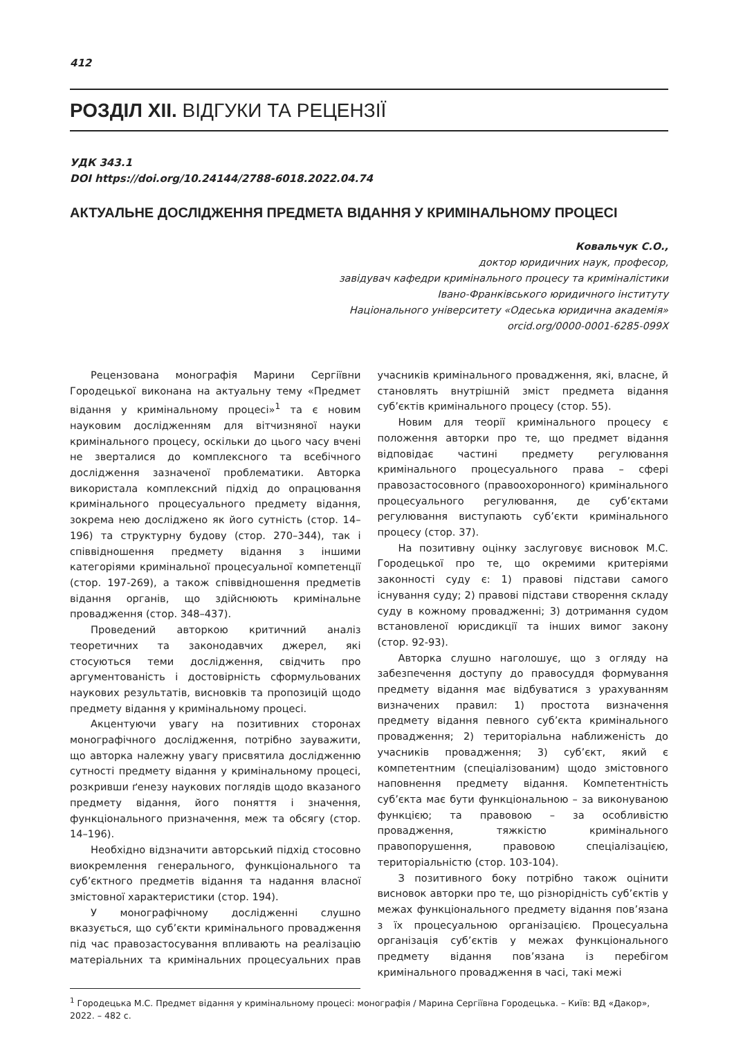412
РОЗДІЛ XII. ВІДГУКИ ТА РЕЦЕНЗІЇ
УДК 343.1
DOI https://doi.org/10.24144/2788-6018.2022.04.74
АКТУАЛЬНЕ ДОСЛІДЖЕННЯ ПРЕДМЕТА ВІДАННЯ У КРИМІНАЛЬНОМУ ПРОЦЕСІ
Ковальчук С.О.,
доктор юридичних наук, професор,
завідувач кафедри кримінального процесу та криміналістики
Івано-Франківського юридичного інституту
Національного університету «Одеська юридична академія»
orcid.org/0000-0001-6285-099X
Рецензована монографія Марини Сергіївни Городецької виконана на актуальну тему «Предмет відання у кримінальному процесі»<sup>1</sup> та є новим науковим дослідженням для вітчизняної науки кримінального процесу, оскільки до цього часу вчені не зверталися до комплексного та всебічного дослідження зазначеної проблематики. Авторка використала комплексний підхід до опрацювання кримінального процесуального предмету відання, зокрема нею досліджено як його сутність (стор. 14–196) та структурну будову (стор. 270–344), так і співвідношення предмету відання з іншими категоріями кримінальної процесуальної компетенції (стор. 197-269), а також співвідношення предметів відання органів, що здійснюють кримінальне провадження (стор. 348–437).
Проведений авторкою критичний аналіз теоретичних та законодавчих джерел, які стосуються теми дослідження, свідчить про аргументованість і достовірність сформульованих наукових результатів, висновків та пропозицій щодо предмету відання у кримінальному процесі.
Акцентуючи увагу на позитивних сторонах монографічного дослідження, потрібно зауважити, що авторка належну увагу присвятила дослідженню сутності предмету відання у кримінальному процесі, розкривши ґенезу наукових поглядів щодо вказаного предмету відання, його поняття і значення, функціонального призначення, меж та обсягу (стор. 14–196).
Необхідно відзначити авторський підхід стосовно виокремлення генерального, функціонального та суб’єктного предметів відання та надання власної змістовної характеристики (стор. 194).
У монографічному дослідженні слушно вказується, що суб’єкти кримінального провадження під час правозастосування впливають на реалізацію матеріальних та кримінальних процесуальних прав учасників кримінального провадження, які, власне, й становлять внутрішній зміст предмета відання суб’єктів кримінального процесу (стор. 55).
Новим для теорії кримінального процесу є положення авторки про те, що предмет відання відповідає частині предмету регулювання кримінального процесуального права – сфері правозастосовного (правоохоронного) кримінального процесуального регулювання, де суб’єктами регулювання виступають суб’єкти кримінального процесу (стор. 37).
На позитивну оцінку заслуговує висновок М.С. Городецької про те, що окремими критеріями законності суду є: 1) правові підстави самого існування суду; 2) правові підстави створення складу суду в кожному провадженні; 3) дотримання судом встановленої юрисдикції та інших вимог закону (стор. 92-93).
Авторка слушно наголошує, що з огляду на забезпечення доступу до правосуддя формування предмету відання має відбуватися з урахуванням визначених правил: 1) простота визначення предмету відання певного суб’єкта кримінального провадження; 2) територіальна наближеність до учасників провадження; 3) суб’єкт, який є компетентним (спеціалізованим) щодо змістовного наповнення предмету відання. Компетентність суб’єкта має бути функціональною – за виконуваною функцією; та правовою – за особливістю провадження, тяжкістю кримінального правопорушення, правовою спеціалізацією, територіальністю (стор. 103-104).
З позитивного боку потрібно також оцінити висновок авторки про те, що різнорідність суб’єктів у межах функціонального предмету відання пов’язана з їх процесуальною організацією. Процесуальна організація суб’єктів у межах функціонального предмету відання пов’язана із перебігом кримінального провадження в часі, такі межі
<sup>1</sup> Городецька М.С. Предмет відання у кримінальному процесі: монографія / Марина Сергіївна Городецька. – Київ: ВД «Дакор», 2022. – 482 с.